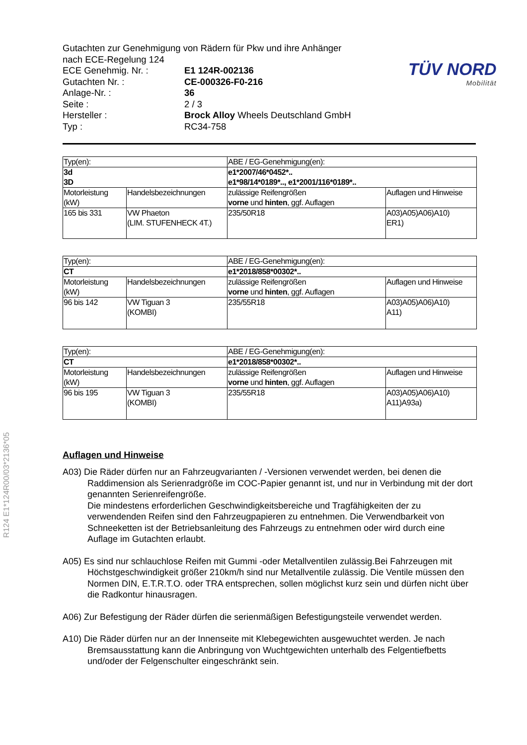R124 E1*124R00/03*2136*05
TÜV NORD
Mobilität
Gutachten zur Genehmigung von Rädern für Pkw und ihre Anhänger
nach ECE-Regelung 124
ECE Genehmig. Nr. : E1 124R-002136
Gutachten Nr. : CE-000326-F0-216
Anlage-Nr. : 36
Seite : 2 / 3
Hersteller : Brock Alloy Wheels Deutschland GmbH
Typ : RC34-758
| Typ(en): | | ABE / EG-Genehmigung(en): | |
| 3d 3D | | e1*2007/46*0452*.. e1*98/14*0189*.., e1*2001/116*0189*.. | |
| Motorleistung (kW) | Handelsbezeichnungen | zulässige Reifengrößen vorne und hinten , ggf. Auflagen | Auflagen und Hinweise |
| 165 bis 331 | VW Phaeton (LIM. STUFENHECK 4T.) | 235/50R18 | A03)A05)A06)A10) ER1) |
| Typ(en): | | ABE / EG-Genehmigung(en): | |
| CT | | e1*2018/858*00302*.. | |
| Motorleistung (kW) | Handelsbezeichnungen | zulässige Reifengrößen vorne und hinten , ggf. Auflagen | Auflagen und Hinweise |
| 96 bis 142 | VW Tiguan 3 (KOMBI) | 235/55R18 | A03)A05)A06)A10) A11) |
| Typ(en): | | ABE / EG-Genehmigung(en): | |
| CT | | e1*2018/858*00302*.. | |
| Motorleistung (kW) | Handelsbezeichnungen | zulässige Reifengrößen vorne und hinten , ggf. Auflagen | Auflagen und Hinweise |
| 96 bis 195 | VW Tiguan 3 (KOMBI) | 235/55R18 | A03)A05)A06)A10) A11)A93a) |
Auflagen und Hinweise
A03) Die Räder dürfen nur an Fahrzeugvarianten / -Versionen verwendet werden, bei denen die Raddimension als Serienradgröße im COC-Papier genannt ist, und nur in Verbindung mit der dort genannten Serienreifengröße.
Die mindestens erforderlichen Geschwindigkeitsbereiche und Tragfähigkeiten der zu verwendenden Reifen sind den Fahrzeugpapieren zu entnehmen. Die Verwendbarkeit von Schneeketten ist der Betriebsanleitung des Fahrzeugs zu entnehmen oder wird durch eine Auflage im Gutachten erlaubt.
A05) Es sind nur schlauchlose Reifen mit Gummi -oder Metallventilen zulässig.Bei Fahrzeugen mit Höchstgeschwindigkeit größer 210km/h sind nur Metallventile zulässig. Die Ventile müssen den Normen DIN, E.T.R.T.O. oder TRA entsprechen, sollen möglichst kurz sein und dürfen nicht über die Radkontur hinausragen.
A06) Zur Befestigung der Räder dürfen die serienmäßigen Befestigungsteile verwendet werden.
A10) Die Räder dürfen nur an der Innenseite mit Klebegewichten ausgewuchtet werden. Je nach Bremsausstattung kann die Anbringung von Wuchtgewichten unterhalb des Felgentiefbetts und/oder der Felgenschulter eingeschränkt sein.